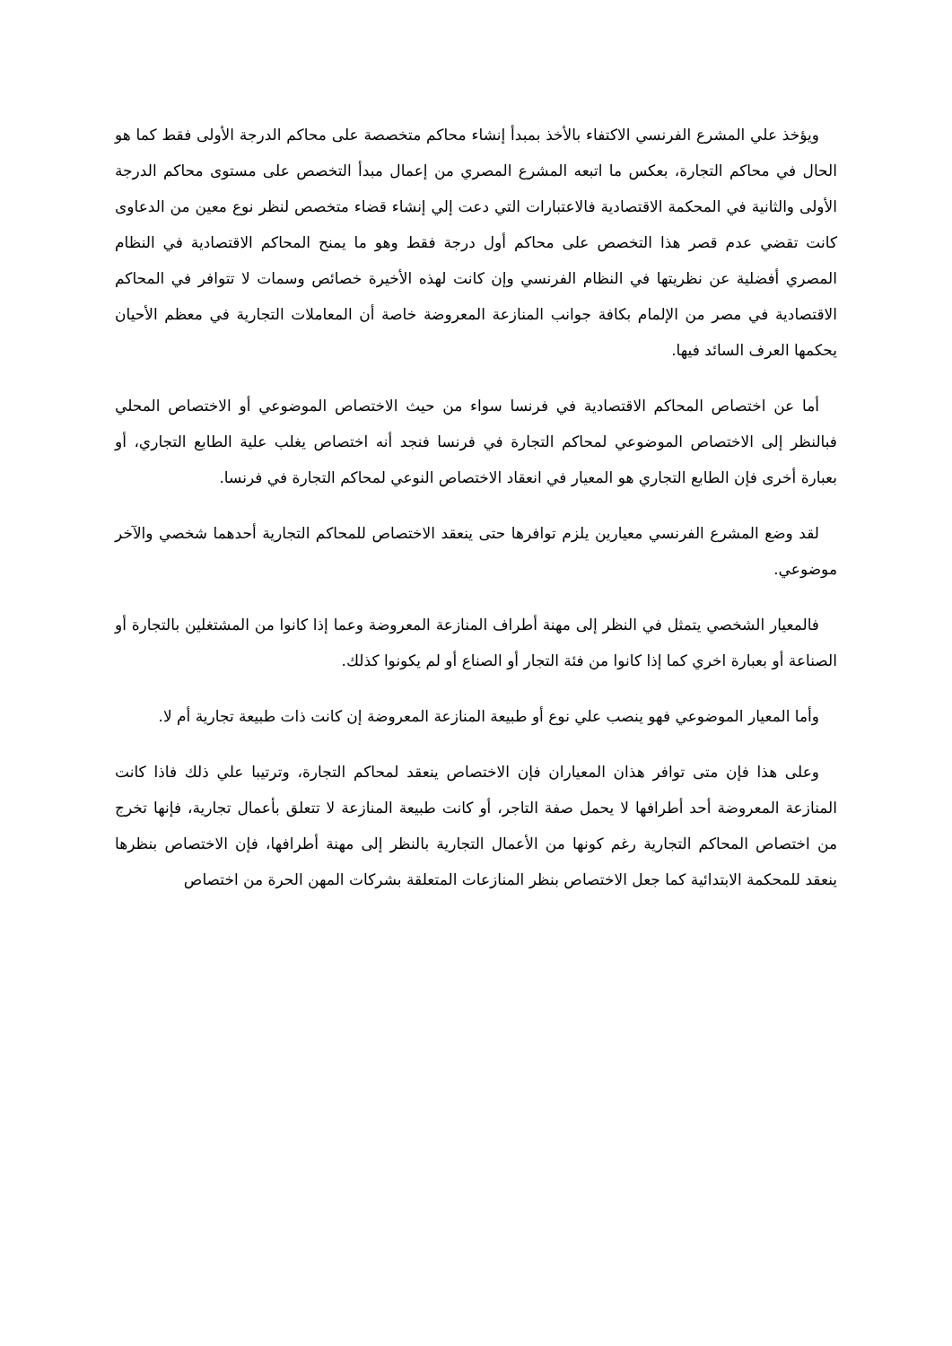ويؤخذ علي المشرع الفرنسي الاكتفاء بالأخذ بمبدأ إنشاء محاكم متخصصة على محاكم الدرجة الأولى فقط كما هو الحال في محاكم التجارة، بعكس ما اتبعه المشرع المصري من إعمال مبدأ التخصص على مستوى محاكم الدرجة الأولى والثانية في المحكمة الاقتصادية فالاعتبارات التي دعت إلي إنشاء قضاء متخصص لنظر نوع معين من الدعاوى كانت تقضي عدم قصر هذا التخصص على محاكم أول درجة فقط وهو ما يمنح المحاكم الاقتصادية في النظام المصري أفضلية عن نظريتها في النظام الفرنسي وإن كانت لهذه الأخيرة خصائص وسمات لا تتوافر في المحاكم الاقتصادية في مصر من الإلمام بكافة جوانب المنازعة المعروضة خاصة أن المعاملات التجارية في معظم الأحيان يحكمها العرف السائد فيها.
أما عن اختصاص المحاكم الاقتصادية في فرنسا سواء من حيث الاختصاص الموضوعي أو الاختصاص المحلي فبالنظر إلى الاختصاص الموضوعي لمحاكم التجارة في فرنسا فنجد أنه اختصاص يغلب علية الطابع التجاري، أو بعبارة أخرى فإن الطابع التجاري هو المعيار في انعقاد الاختصاص النوعي لمحاكم التجارة في فرنسا.
لقد وضع المشرع الفرنسي معيارين يلزم توافرها حتى ينعقد الاختصاص للمحاكم التجارية أحدهما شخصي والآخر موضوعي.
فالمعيار الشخصي يتمثل في النظر إلى مهنة أطراف المنازعة المعروضة وعما إذا كانوا من المشتغلين بالتجارة أو الصناعة أو بعبارة اخري كما إذا كانوا من فئة التجار أو الصناع أو لم يكونوا كذلك.
وأما المعيار الموضوعي فهو ينصب علي نوع أو طبيعة المنازعة المعروضة إن كانت ذات طبيعة تجارية أم لا.
وعلى هذا فإن متى توافر هذان المعياران فإن الاختصاص ينعقد لمحاكم التجارة، وترتيبا علي ذلك فاذا كانت المنازعة المعروضة أحد أطرافها لا يحمل صفة التاجر، أو كانت طبيعة المنازعة لا تتعلق بأعمال تجارية، فإنها تخرج من اختصاص المحاكم التجارية رغم كونها من الأعمال التجارية بالنظر إلى مهنة أطرافها، فإن الاختصاص بنظرها ينعقد للمحكمة الابتدائية كما جعل الاختصاص بنظر المنازعات المتعلقة بشركات المهن الحرة من اختصاص